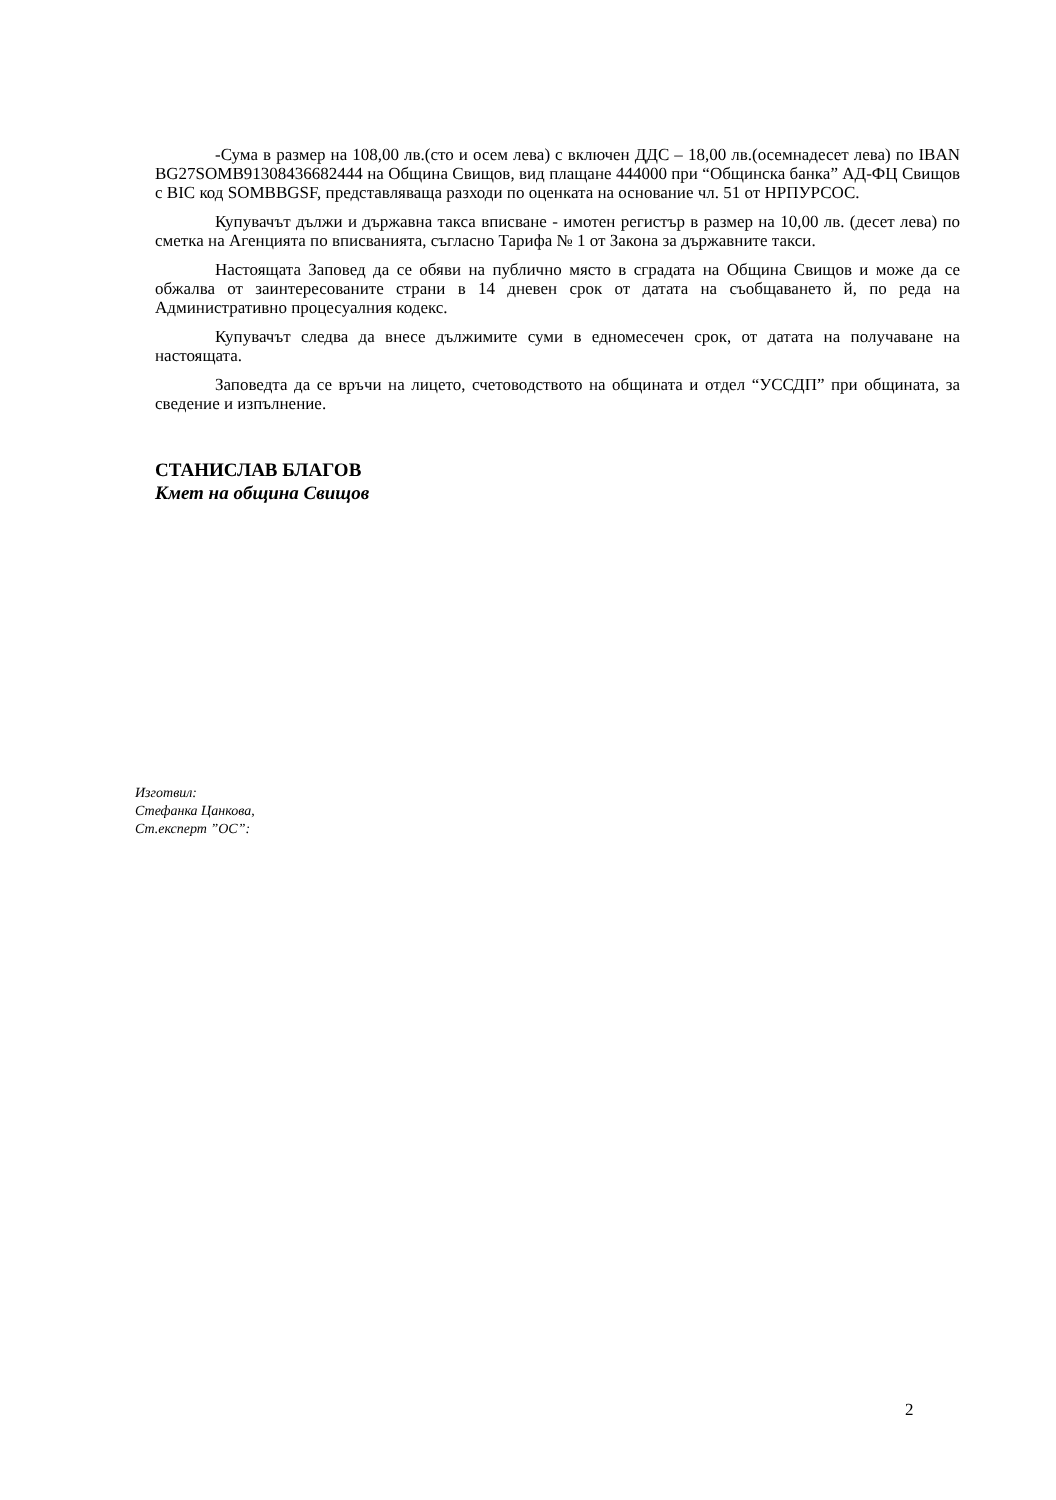-Сума в размер на 108,00 лв.(сто и осем лева) с включен ДДС – 18,00 лв.(осемнадесет лева) по IBAN BG27SOMB91308436682444 на Община Свищов, вид плащане 444000 при “Общинска банка” АД-ФЦ Свищов с BIC код SOMBBGSF, представляваща разходи по оценката на основание чл. 51 от НРПУРСОС.
Купувачът дължи и държавна такса вписване - имотен регистър в размер на 10,00 лв. (десет лева) по сметка на Агенцията по вписванията, съгласно Тарифа № 1 от Закона за държавните такси.
Настоящата Заповед да се обяви на публично място в сградата на Община Свищов и може да се обжалва от заинтересованите страни в 14 дневен срок от датата на съобщаването й, по реда на Административно процесуалния кодекс.
Купувачът следва да внесе дължимите суми в едномесечен срок, от датата на получаване на настоящата.
Заповедта да се връчи на лицето, счетоводството на общината и отдел “УССДП” при общината, за сведение и изпълнение.
СТАНИСЛАВ БЛАГОВ
Кмет на община Свищов
Изготвил:
Стефанка Цанкова,
Ст.експерт ”ОС”:
2